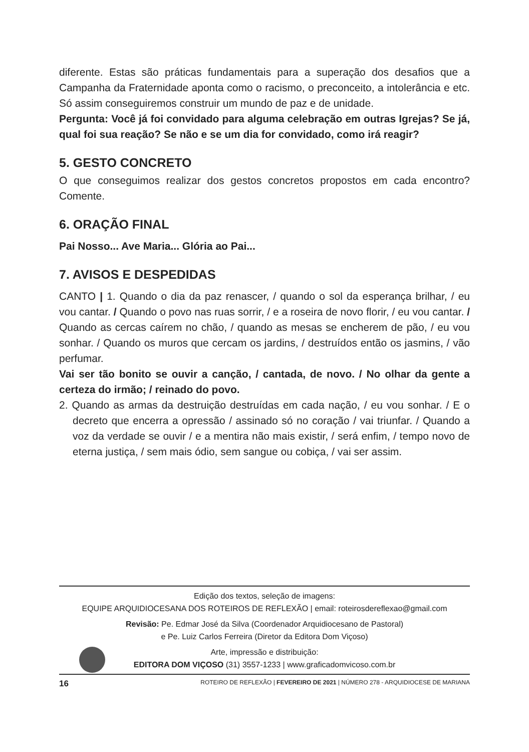diferente. Estas são práticas fundamentais para a superação dos desafios que a Campanha da Fraternidade aponta como o racismo, o preconceito, a intolerância e etc. Só assim conseguiremos construir um mundo de paz e de unidade.
Pergunta: Você já foi convidado para alguma celebração em outras Igrejas? Se já, qual foi sua reação? Se não e se um dia for convidado, como irá reagir?
5. GESTO CONCRETO
O que conseguimos realizar dos gestos concretos propostos em cada encontro? Comente.
6. ORAÇÃO FINAL
Pai Nosso... Ave Maria... Glória ao Pai...
7. AVISOS E DESPEDIDAS
CANTO | 1. Quando o dia da paz renascer, / quando o sol da esperança brilhar, / eu vou cantar. / Quando o povo nas ruas sorrir, / e a roseira de novo florir, / eu vou cantar. / Quando as cercas caírem no chão, / quando as mesas se encherem de pão, / eu vou sonhar. / Quando os muros que cercam os jardins, / destruídos então os jasmins, / vão perfumar.
Vai ser tão bonito se ouvir a canção, / cantada, de novo. / No olhar da gente a certeza do irmão; / reinado do povo.
2. Quando as armas da destruição destruídas em cada nação, / eu vou sonhar. / E o decreto que encerra a opressão / assinado só no coração / vai triunfar. / Quando a voz da verdade se ouvir / e a mentira não mais existir, / será enfim, / tempo novo de eterna justiça, / sem mais ódio, sem sangue ou cobiça, / vai ser assim.
Edição dos textos, seleção de imagens:
EQUIPE ARQUIDIOCESANA DOS ROTEIROS DE REFLEXÃO | email: roteirosdereflexao@gmail.com
Revisão: Pe. Edmar José da Silva (Coordenador Arquidiocesano de Pastoral)
e Pe. Luiz Carlos Ferreira (Diretor da Editora Dom Viçoso)
Arte, impressão e distribuição:
EDITORA DOM VIÇOSO (31) 3557-1233 | www.graficadomvicoso.com.br
16 ROTEIRO DE REFLEXÃO | FEVEREIRO DE 2021 | NÚMERO 278 - ARQUIDIOCESE DE MARIANA